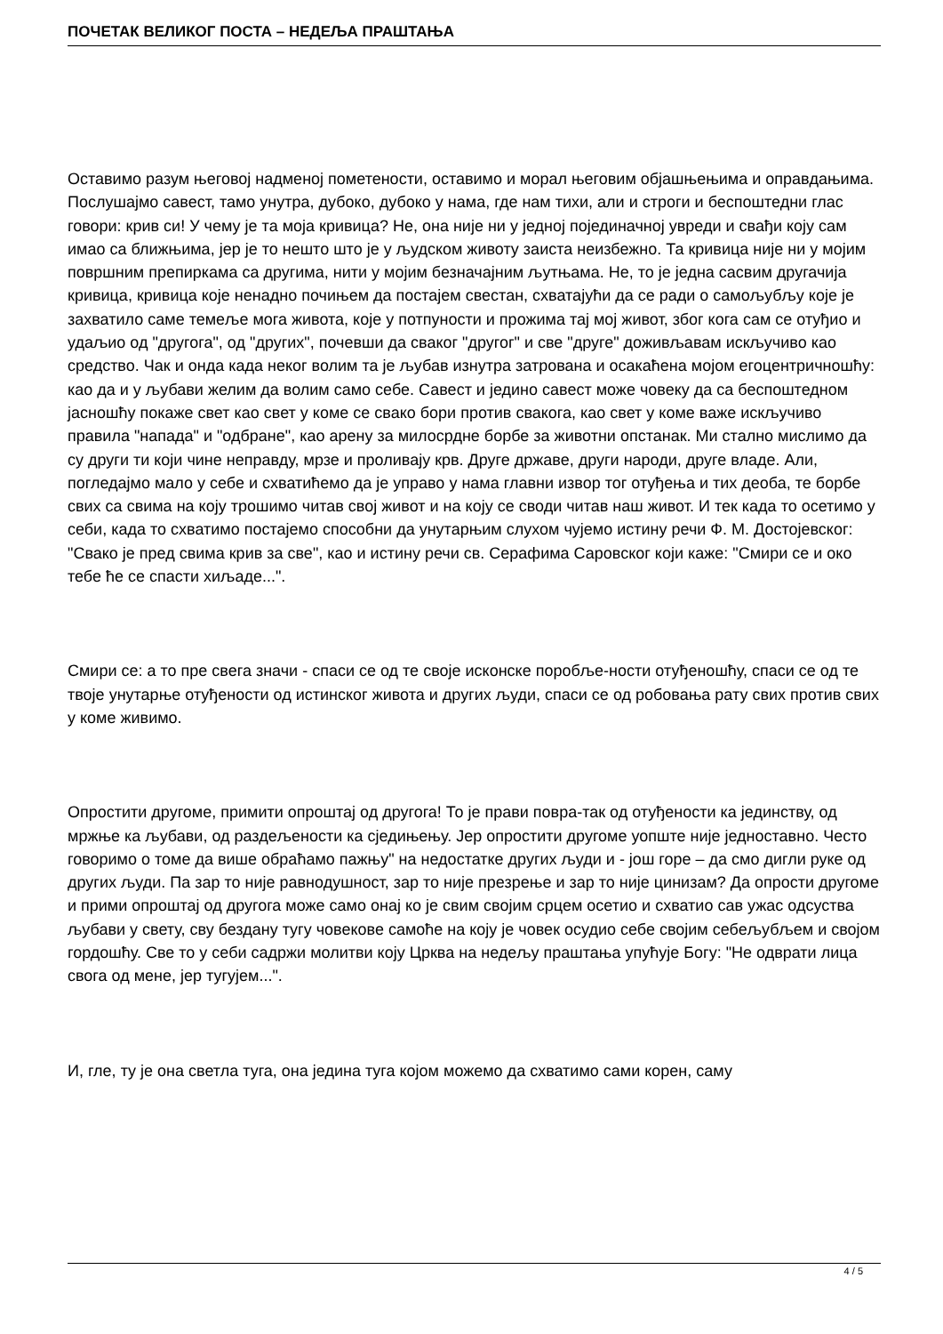ПОЧЕТАК ВЕЛИКОГ ПОСТА – НЕДЕЉА ПРАШТАЊА
Оставимо разум његовој надменој пометености, оставимо и морал његовим објашњењима и оправдањима. Послушајмо савест, тамо унутра, дубоко, дубоко у нама, где нам тихи, али и строги и беспоштедни глас говори: крив си! У чему је та моја кривица? Не, она није ни у једној појединачној увреди и свађи коју сам имао са ближњима, јер је то нешто што је у људском животу заиста неизбежно. Та кривица није ни у мојим површним препиркама са другима, нити у мојим безначајним љутњама. Не, то је једна сасвим другачија кривица, кривица које ненадно почињем да постајем свестан, схватајући да се ради о самољубљу које је захватило саме темеље мога живота, које у потпуности и прожима тај мој живот, због кога сам се отуђио и удаљио од "другога", од "других", почевши да сваког "другог" и све "друге" доживљавам искључиво као средство. Чак и онда када неког волим та је љубав изнутра затрована и осакаћена мојом егоцентричношћу: као да и у љубави желим да волим само себе. Савест и једино савест може човеку да са беспоштедном јасношћу покаже свет као свет у коме се свако бори против свакога, као свет у коме важе искључиво правила "напада" и "одбране", као арену за милосрдне борбе за животни опстанак. Ми стално мислимо да су други ти који чине неправду, мрзе и проливају крв. Друге државе, други народи, друге владе. Али, погледајмо мало у себе и схватићемо да је управо у нама главни извор тог отуђења и тих деоба, те борбе свих са свима на коју трошимо читав свој живот и на коју се своди читав наш живот. И тек када то осетимо у себи, када то схватимо постајемо способни да унутарњим слухом чујемо истину речи Ф. М. Достојевског: "Свако је пред свима крив за све", као и истину речи св. Серафима Саровског који каже: "Смири се и око тебе ће се спасти хиљаде...".
Смири се: а то пре свега значи - спаси се од те своје исконске поробље-ности отуђеношћу, спаси се од те твоје унутарње отуђености од истинског живота и других људи, спаси се од робовања рату свих против свих у коме живимо.
Опростити другоме, примити опроштај од другога! То је прави повра-так од отуђености ка јединству, од мржње ка љубави, од раздељености ка сједињењу. Јер опростити другоме уопште није једноставно. Често говоримо о томе да више обраћамо пажњу" на недостатке других људи и - још горе – да смо дигли руке од других људи. Па зар то није равнодушност, зар то није презрење и зар то није цинизам? Да опрости другоме и прими опроштај од другога може само онај ко је свим својим срцем осетио и схватио сав ужас одсуства љубави у свету, сву бездану тугу човекове самоће на коју је човек осудио себе својим себељубљем и својом гордошћу. Све то у себи садржи молитви коју Црква на недељу праштања упућује Богу: "Не одврати лица свога од мене, јер тугујем...".
И, гле, ту је она светла туга, она једина туга којом можемо да схватимо сами корен, саму
4 / 5